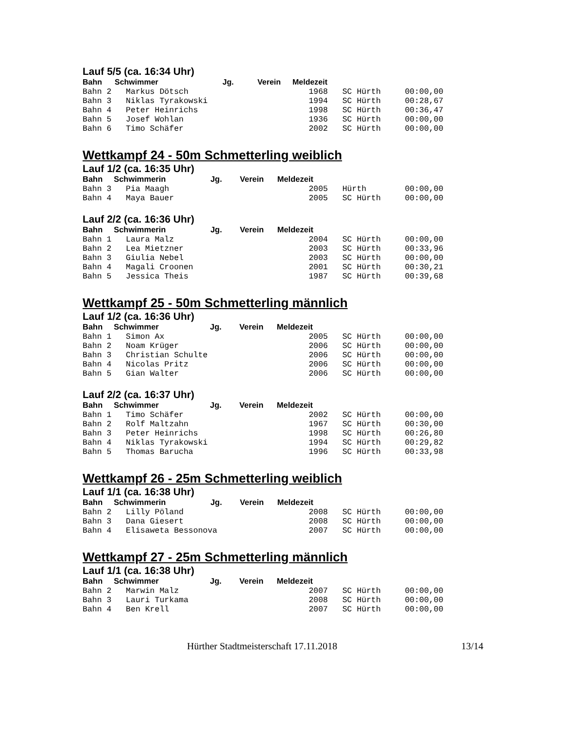Lauf 5/5 (ca. 16:34 Uhr)
| Bahn | Schwimmer | Jg. | Verein | Meldezeit |
| --- | --- | --- | --- | --- |
Bahn 2   Markus Dötsch                         1968   SC Hürth     00:00,00
Bahn 3   Niklas Tyrakowski                     1994   SC Hürth     00:28,67
Bahn 4   Peter Heinrichs                       1998   SC Hürth     00:36,47
Bahn 5   Josef Wohlan                          1936   SC Hürth     00:00,00
Bahn 6   Timo Schäfer                          2002   SC Hürth     00:00,00
Wettkampf 24 - 50m Schmetterling weiblich
Lauf 1/2 (ca. 16:35 Uhr)
Bahn     Schwimmerin                    Jg.        Verein      Meldezeit
Bahn 3   Pia Maagh                             2005   Hürth        00:00,00
Bahn 4   Maya Bauer                            2005   SC Hürth     00:00,00
Lauf 2/2 (ca. 16:36 Uhr)
Bahn     Schwimmerin                    Jg.        Verein      Meldezeit
Bahn 1   Laura Malz                            2004   SC Hürth     00:00,00
Bahn 2   Lea Mietzner                          2003   SC Hürth     00:33,96
Bahn 3   Giulia Nebel                          2003   SC Hürth     00:00,00
Bahn 4   Magali Croonen                        2001   SC Hürth     00:30,21
Bahn 5   Jessica Theis                         1987   SC Hürth     00:39,68
Wettkampf 25 - 50m Schmetterling männlich
Lauf 1/2 (ca. 16:36 Uhr)
Bahn     Schwimmer                       Jg.        Verein      Meldezeit
Bahn 1   Simon Ax                              2005   SC Hürth     00:00,00
Bahn 2   Noam Krüger                           2006   SC Hürth     00:00,00
Bahn 3   Christian Schulte                     2006   SC Hürth     00:00,00
Bahn 4   Nicolas Pritz                         2006   SC Hürth     00:00,00
Bahn 5   Gian Walter                           2006   SC Hürth     00:00,00
Lauf 2/2 (ca. 16:37 Uhr)
Bahn     Schwimmer                       Jg.        Verein      Meldezeit
Bahn 1   Timo Schäfer                          2002   SC Hürth     00:00,00
Bahn 2   Rolf Maltzahn                         1967   SC Hürth     00:30,00
Bahn 3   Peter Heinrichs                       1998   SC Hürth     00:26,80
Bahn 4   Niklas Tyrakowski                     1994   SC Hürth     00:29,82
Bahn 5   Thomas Barucha                        1996   SC Hürth     00:33,98
Wettkampf 26 - 25m Schmetterling weiblich
Lauf 1/1 (ca. 16:38 Uhr)
Bahn     Schwimmerin                    Jg.        Verein      Meldezeit
Bahn 2   Lilly Pöland                          2008   SC Hürth     00:00,00
Bahn 3   Dana Giesert                          2008   SC Hürth     00:00,00
Bahn 4   Elisaweta Bessonova                   2007   SC Hürth     00:00,00
Wettkampf 27 - 25m Schmetterling männlich
Lauf 1/1 (ca. 16:38 Uhr)
Bahn     Schwimmer                       Jg.        Verein      Meldezeit
Bahn 2   Marwin Malz                           2007   SC Hürth     00:00,00
Bahn 3   Lauri Turkama                         2008   SC Hürth     00:00,00
Bahn 4   Ben Krell                             2007   SC Hürth     00:00,00
Hürther Stadtmeisterschaft 17.11.2018 13/14